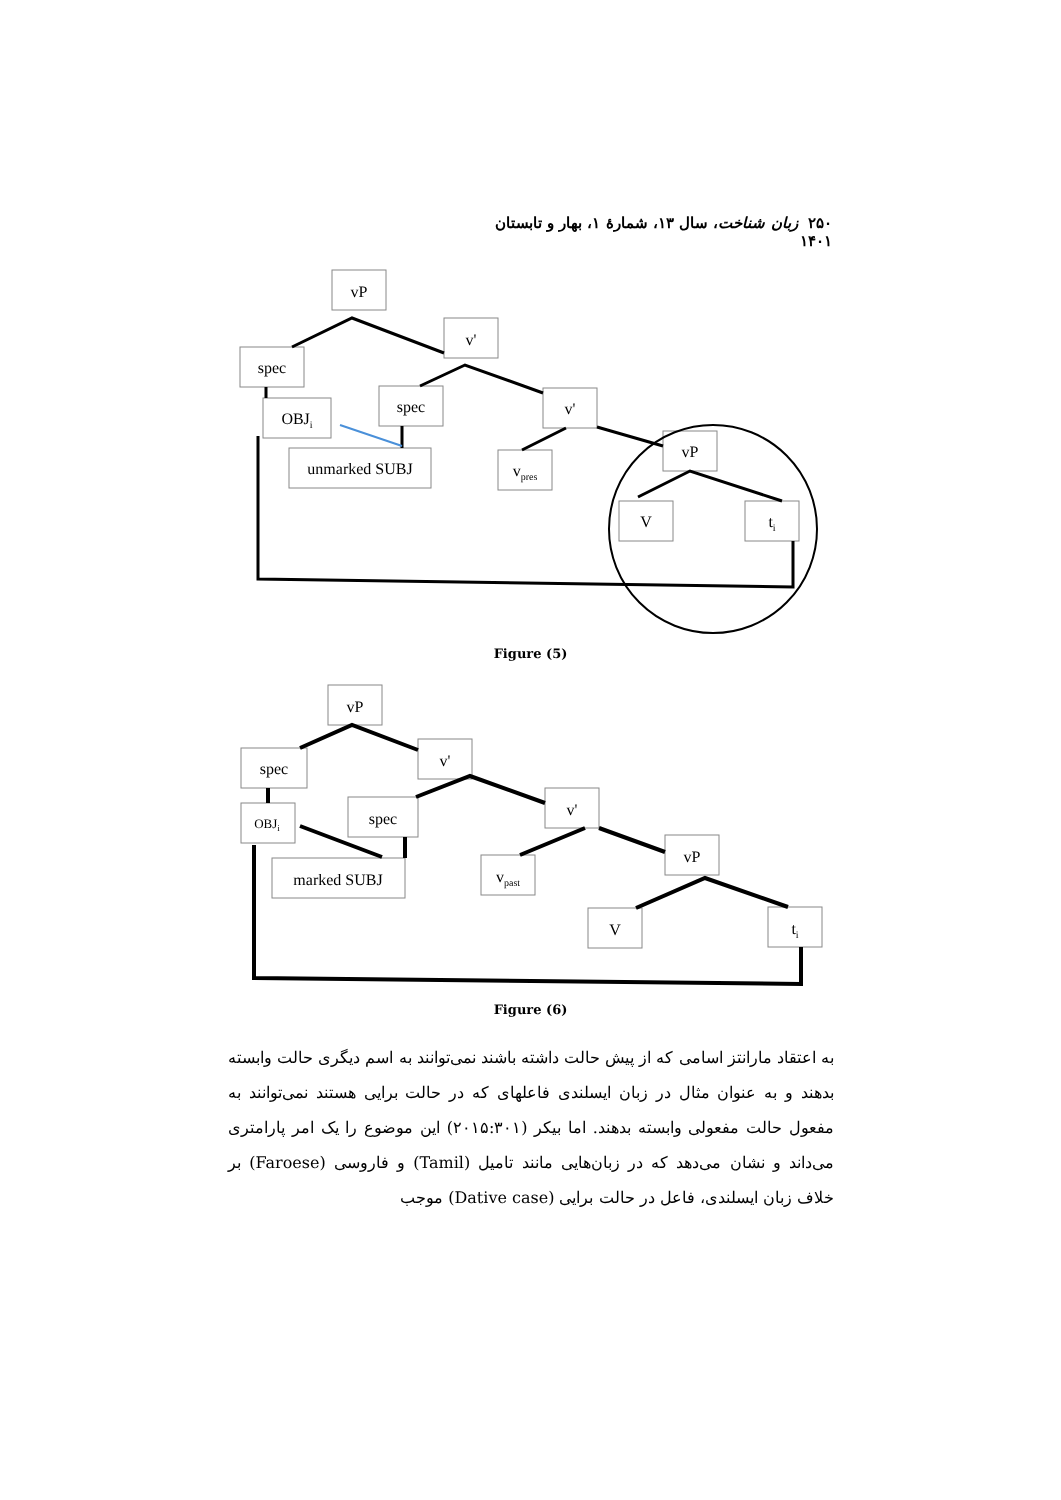۲۵۰ زبان شناخت، سال ۱۳، شمارهٔ ۱، بهار و تابستان ۱۴۰۱
vP
v'
spec
spec
v'
OBJi
unmarked SUBJ
vpres
vP
V
ti
Figure (5)
vP
v'
spec
spec
v'
OBJi
marked SUBJ
vpast
vP
V
ti
Figure (6)
به اعتقاد مارانتز اسامی که از پیش حالت داشته باشند نمی‌توانند به اسم دیگری حالت وابسته بدهند و به عنوان مثال در زبان ایسلندی فاعلهای که در حالت برایی هستند نمی‌توانند به مفعول حالت مفعولی وابسته بدهند. اما بیکر (۲۰۱۵:۳۰۱) این موضوع را یک امر پارامتری می‌داند و نشان می‌دهد که در زبان‌هایی مانند تامیل (Tamil) و فاروسی (Faroese) بر خلاف زبان ایسلندی، فاعل در حالت برایی (Dative case) موجب